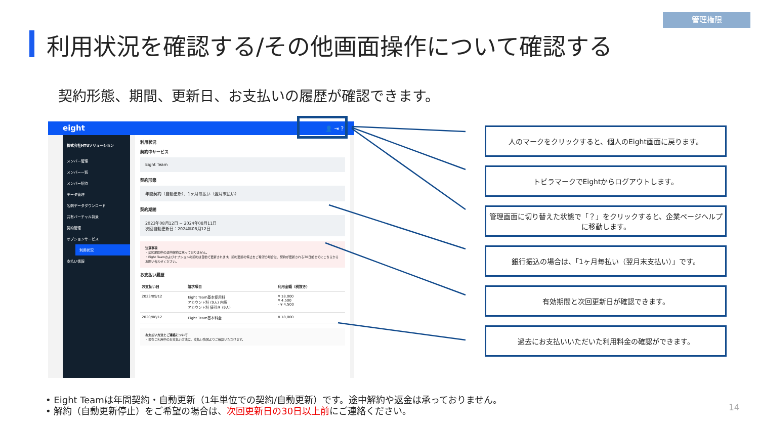管理権限
利用状況を確認する/その他画面操作について確認する
契約形態、期間、更新日、お支払いの履歴が確認できます。
eight 👤 ⇥ ?
株式会社HTUソリューション
メンバー管理
メンバー一覧
メンバー招待
データ管理
名刺データダウンロード
共有バーチャル背景
契約管理
オプションサービス
利用状況
支払い情報
利用状況
契約中サービス
Eight Team
契約形態
年間契約（自動更新）、1ヶ月毎払い（翌月末払い）
契約期間
2023年08月12日 ~ 2024年08月11日
次回自動更新日：2024年08月12日
注意事項
・契約期間中の途中解約は承っておりません。
・Eight Teamおよびオプションの契約は自動で更新されます。契約更新の停止をご希望の場合は、契約が更新される30日前までにこちらからお問い合わせください。
お支払い履歴
| お支払い日 | 請求項目 | 利用金額（税抜き） |
| --- | --- | --- |
| 2023/09/12 | Eight Team基本使用料 アカウント料 (9人) 内訳 アカウント料 値引き (9人) | ¥ 18,000 ¥ 4,500 - ¥ 4,500 |
| 2020/08/12 | Eight Team基本料金 | ¥ 18,000 |
お支払い方法とご連絡について
・現在ご利用中のお支払い方法は、支払い情報よりご確認いただけます。
人のマークをクリックすると、個人のEight画面に戻ります。
トビラマークでEightからログアウトします。
管理画面に切り替えた状態で「？」をクリックすると、企業ページヘルプに移動します。
銀行振込の場合は、「1ヶ月毎払い（翌月末支払い）」です。
有効期間と次回更新日が確認できます。
過去にお支払いいただいた利用料金の確認ができます。
• Eight Teamは年間契約・自動更新（1年単位での契約/自動更新）です。途中解約や返金は承っておりません。
• 解約（自動更新停止）をご希望の場合は、次回更新日の30日以上前にご連絡ください。
14